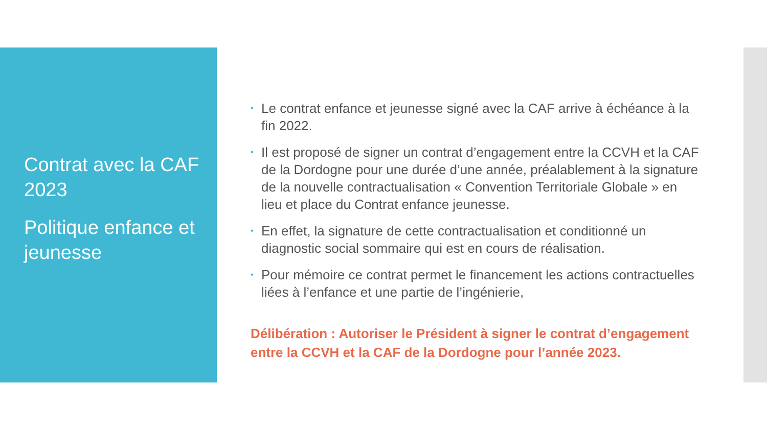Contrat avec la CAF 2023
Politique enfance et jeunesse
• Le contrat enfance et jeunesse signé avec la CAF arrive à échéance à la fin 2022.
• Il est proposé de signer un contrat d’engagement entre la CCVH et la CAF de la Dordogne pour une durée d’une année, préalablement à la signature de la nouvelle contractualisation « Convention Territoriale Globale » en lieu et place du Contrat enfance jeunesse.
• En effet, la signature de cette contractualisation et conditionné un diagnostic social sommaire qui est en cours de réalisation.
• Pour mémoire ce contrat permet le financement les actions contractuelles liées à l’enfance et une partie de l’ingénierie,
Délibération : Autoriser le Président à signer le contrat d’engagement entre la CCVH et la CAF de la Dordogne pour l’année 2023.